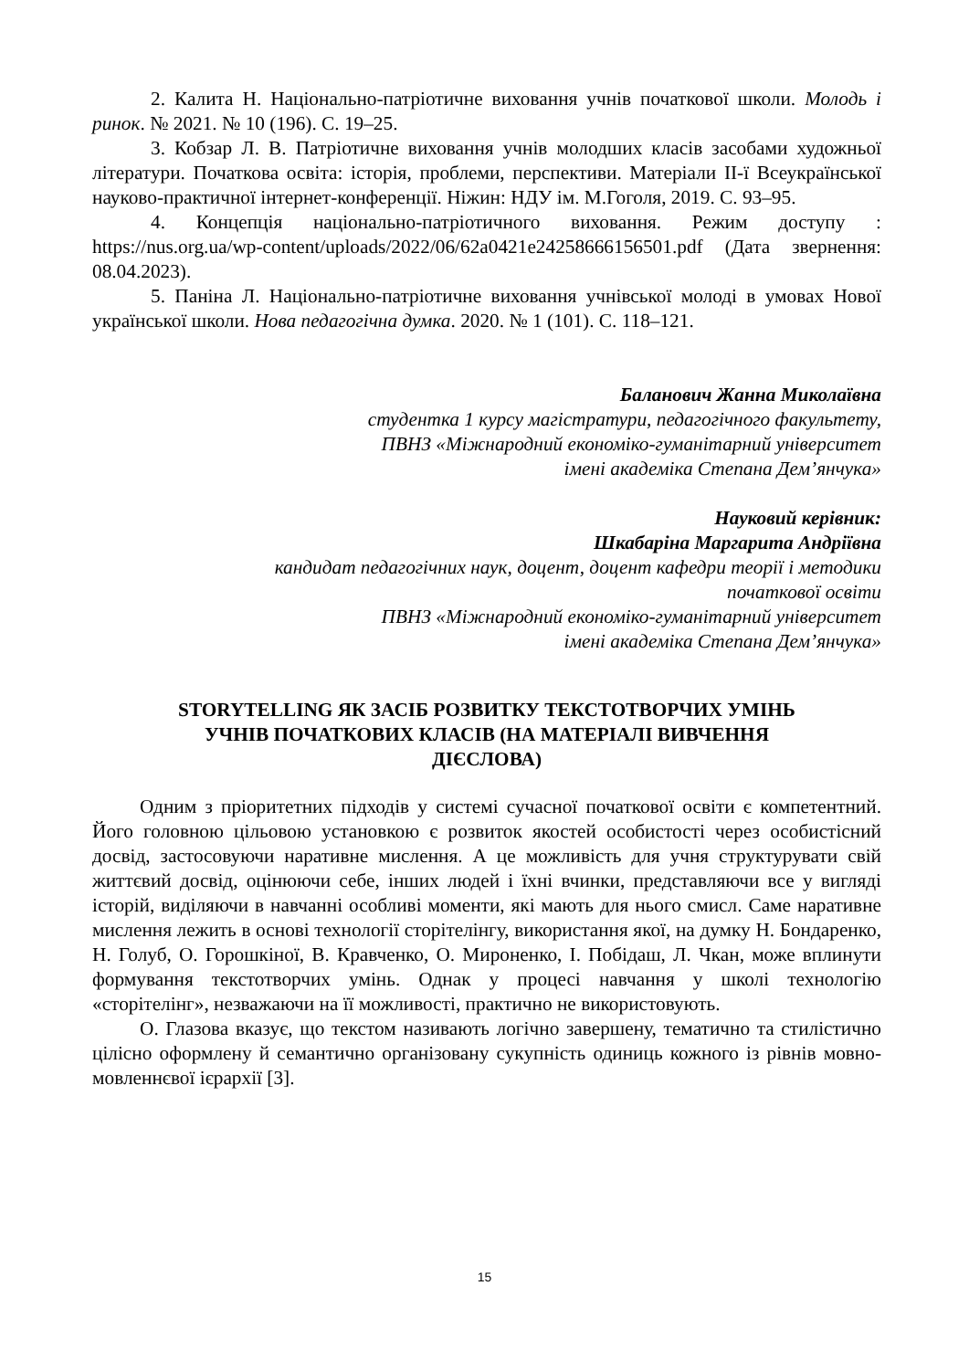2. Калита Н. Національно-патріотичне виховання учнів початкової школи. Молодь і ринок. № 2021. № 10 (196). С. 19–25.
3. Кобзар Л. В. Патріотичне виховання учнів молодших класів засобами художньої літератури. Початкова освіта: історія, проблеми, перспективи. Матеріали ІІ-ї Всеукраїнської науково-практичної інтернет-конференції. Ніжин: НДУ ім. М.Гоголя, 2019. С. 93–95.
4. Концепція національно-патріотичного виховання. Режим доступу : https://nus.org.ua/wp-content/uploads/2022/06/62a0421e24258666156501.pdf (Дата звернення: 08.04.2023).
5. Паніна Л. Національно-патріотичне виховання учнівської молоді в умовах Нової української школи. Нова педагогічна думка. 2020. № 1 (101). С. 118–121.
Баланович Жанна Миколаївна
студентка 1 курсу магістратури, педагогічного факультету,
ПВНЗ «Міжнародний економіко-гуманітарний університет
імені академіка Степана Дем’янчука»
Науковий керівник:
Шкабаріна Маргарита Андріївна
кандидат педагогічних наук, доцент, доцент кафедри теорії і методики
початкової освіти
ПВНЗ «Міжнародний економіко-гуманітарний університет
імені академіка Степана Дем’янчука»
STORYTELLING ЯК ЗАСІБ РОЗВИТКУ ТЕКСТОТВОРЧИХ УМІНЬ
УЧНІВ ПОЧАТКОВИХ КЛАСІВ (НА МАТЕРІАЛІ ВИВЧЕННЯ
ДІЄСЛОВА)
Одним з пріоритетних підходів у системі сучасної початкової освіти є компетентний. Його головною цільовою установкою є розвиток якостей особистості через особистісний досвід, застосовуючи наративне мислення. А це можливість для учня структурувати свій життєвий досвід, оцінюючи себе, інших людей і їхні вчинки, представляючи все у вигляді історій, виділяючи в навчанні особливі моменти, які мають для нього смисл. Саме наративне мислення лежить в основі технології сторітелінгу, використання якої, на думку Н. Бондаренко, Н. Голуб, О. Горошкіної, В. Кравченко, О. Мироненко, І. Побідаш, Л. Чкан, може вплинути формування текстотворчих умінь. Однак у процесі навчання у школі технологію «сторітелінг», незважаючи на її можливості, практично не використовують.
О. Глазова вказує, що текстом називають логічно завершену, тематично та стилістично цілісно оформлену й семантично організовану сукупність одиниць кожного із рівнів мовно-мовленнєвої ієрархії [3].
15